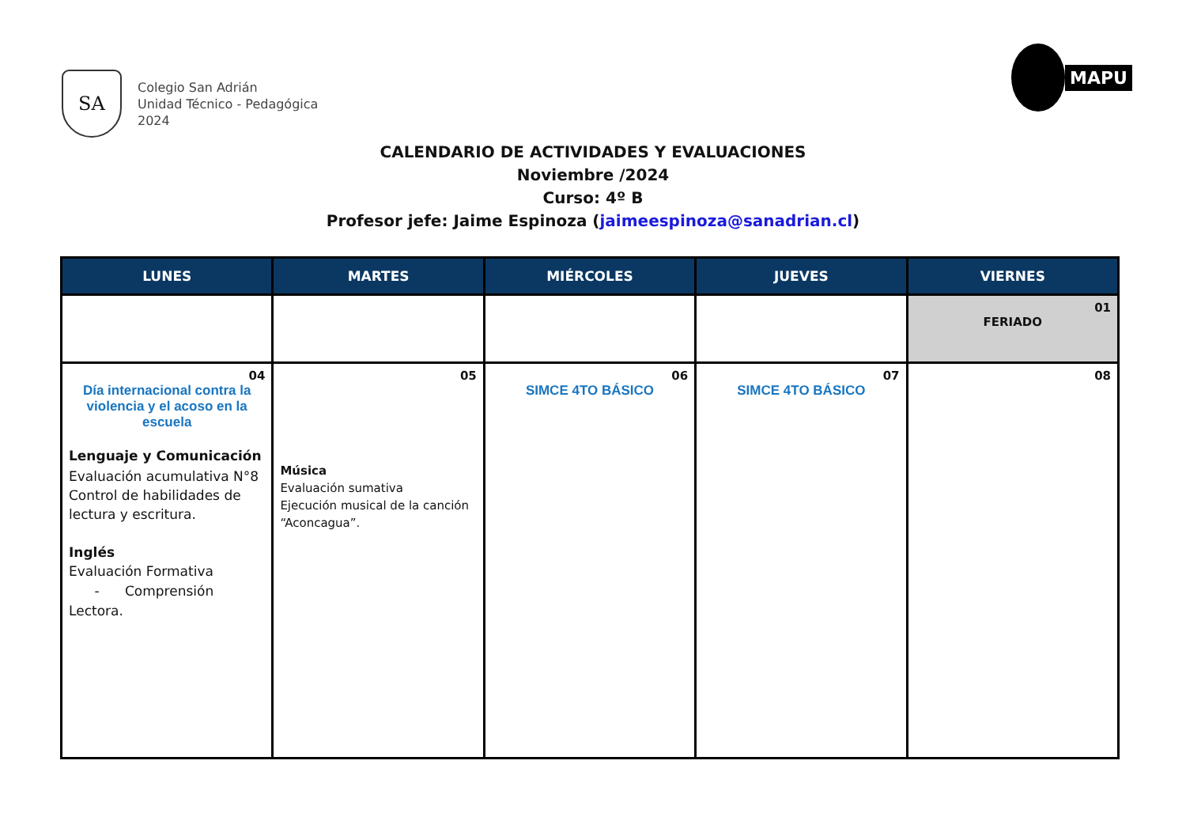SA
Colegio San Adrián
Unidad Técnico - Pedagógica
2024
MAPU
CALENDARIO DE ACTIVIDADES Y EVALUACIONES
Noviembre /2024
Curso: 4º B
Profesor jefe: Jaime Espinoza (jaimeespinoza@sanadrian.cl)
| LUNES | MARTES | MIÉRCOLES | JUEVES | VIERNES |
| --- | --- | --- | --- | --- |
| | | | | 01 FERIADO |
| 04 Día internacional contra la violencia y el acoso en la escuela Lenguaje y Comunicación Evaluación acumulativa N°8 Control de habilidades de lectura y escritura. Inglés Evaluación Formativa - Comprensión Lectora. | 05 Música Evaluación sumativa Ejecución musical de la canción “Aconcagua”. | 06 SIMCE 4TO BÁSICO | 07 SIMCE 4TO BÁSICO | 08 |